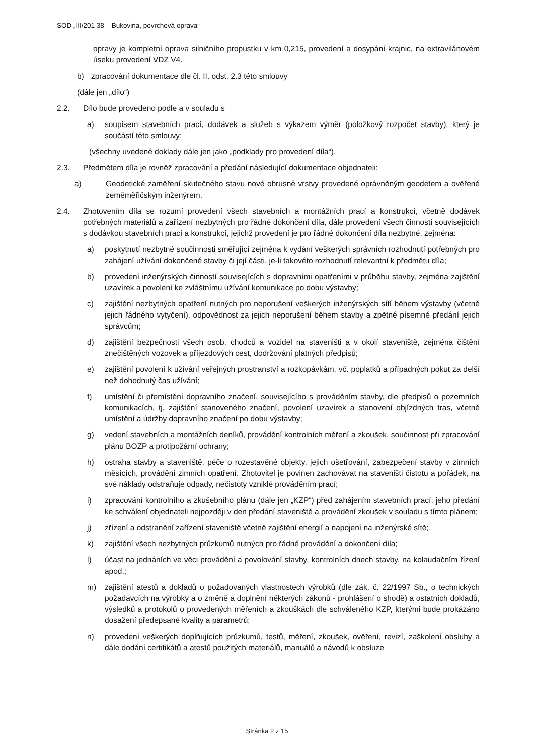SOD „III/201 38 – Bukovina, povrchová oprava“
opravy je kompletní oprava silničního propustku v km 0,215, provedení a dosypání krajnic, na extravilánovém úseku provedení VDZ V4.
b) zpracování dokumentace dle čl. II. odst. 2.3 této smlouvy
(dále jen „dílo“)
2.2. Dílo bude provedeno podle a v souladu s
a) soupisem stavebních prací, dodávek a služeb s výkazem výměr (položkový rozpočet stavby), který je součástí této smlouvy;
(všechny uvedené doklady dále jen jako „podklady pro provedení díla“).
2.3. Předmětem díla je rovněž zpracování a předání následující dokumentace objednateli:
a) Geodetické zaměření skutečného stavu nové obrusné vrstvy provedené oprávněným geodetem a ověřené zeměměřičským inženýrem.
2.4. Zhotovením díla se rozumí provedení všech stavebních a montážních prací a konstrukcí, včetně dodávek potřebných materiálů a zařízení nezbytných pro řádné dokončení díla, dále provedení všech činností souvisejících s dodávkou stavebních prací a konstrukcí, jejichž provedení je pro řádné dokončení díla nezbytné, zejména:
a) poskytnutí nezbytné součinnosti směřující zejména k vydání veškerých správních rozhodnutí potřebných pro zahájení užívání dokončené stavby či její části, je-li takovéto rozhodnutí relevantní k předmětu díla;
b) provedení inženýrských činností souvisejících s dopravními opatřeními v průběhu stavby, zejména zajištění uzavírek a povolení ke zvláštnímu užívání komunikace po dobu výstavby;
c) zajištění nezbytných opatření nutných pro neporušení veškerých inženýrských sítí během výstavby (včetně jejich řádného vytyčení), odpovědnost za jejich neporušení během stavby a zpětné písemné předání jejich správcům;
d) zajištění bezpečnosti všech osob, chodců a vozidel na staveništi a v okolí staveniště, zejména čištění znečištěných vozovek a příjezdových cest, dodržování platných předpisů;
e) zajištění povolení k užívání veřejných prostranství a rozkopávkám, vč. poplatků a případných pokut za delší než dohodnutý čas užívání;
f) umístění či přemístění dopravního značení, souvisejícího s prováděním stavby, dle předpisů o pozemních komunikacích, tj. zajištění stanoveného značení, povolení uzavírek a stanovení objízdných tras, včetně umístění a údržby dopravního značení po dobu výstavby;
g) vedení stavebních a montážních deníků, provádění kontrolních měření a zkoušek, součinnost při zpracování plánu BOZP a protipožární ochrany;
h) ostraha stavby a staveniště, péče o rozestavěné objekty, jejich ošetřování, zabezpečení stavby v zimních měsících, provádění zimních opatření. Zhotovitel je povinen zachovávat na staveništi čistotu a pořádek, na své náklady odstraňuje odpady, nečistoty vzniklé prováděním prací;
i) zpracování kontrolního a zkušebního plánu (dále jen „KZP“) před zahájením stavebních prací, jeho předání ke schválení objednateli nejpozději v den předání staveniště a provádění zkoušek v souladu s tímto plánem;
j) zřízení a odstranění zařízení staveniště včetně zajištění energií a napojení na inženýrské sítě;
k) zajištění všech nezbytných průzkumů nutných pro řádné provádění a dokončení díla;
l) účast na jednáních ve věci provádění a povolování stavby, kontrolních dnech stavby, na kolaudačním řízení apod.;
m) zajištění atestů a dokladů o požadovaných vlastnostech výrobků (dle zák. č. 22/1997 Sb., o technických požadavcích na výrobky a o změně a doplnění některých zákonů - prohlášení o shodě) a ostatních dokladů, výsledků a protokolů o provedených měřeních a zkouškách dle schváleného KZP, kterými bude prokázáno dosažení předepsané kvality a parametrů;
n) provedení veškerých doplňujících průzkumů, testů, měření, zkoušek, ověření, revizí, zaškolení obsluhy a dále dodání certifikátů a atestů použitých materiálů, manuálů a návodů k obsluze
Stránka 2 z 15